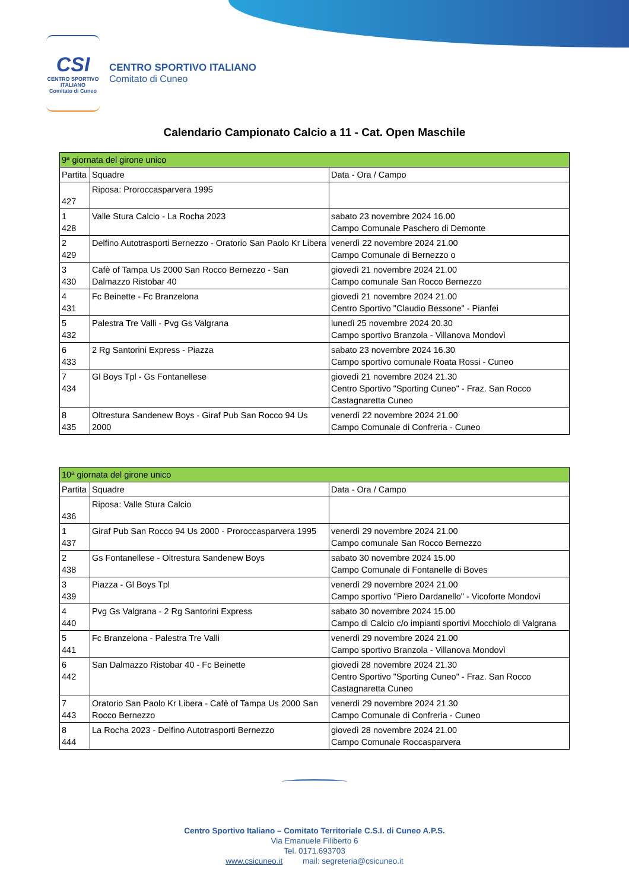CSI
CENTRO SPORTIVO ITALIANO
Comitato di Cuneo
CENTRO SPORTIVO ITALIANO
Comitato di Cuneo
Calendario Campionato Calcio a 11 - Cat. Open Maschile
| 9ª giornata del girone unico | | |
| --- | --- | --- |
| Partita | Squadre | Data - Ora / Campo |
| 427 | Riposa: Proroccasparvera 1995 | |
| 1 428 | Valle Stura Calcio - La Rocha 2023 | sabato 23 novembre 2024 16.00 Campo Comunale Paschero di Demonte |
| 2 429 | Delfino Autotrasporti Bernezzo - Oratorio San Paolo Kr Libera | venerdì 22 novembre 2024 21.00 Campo Comunale di Bernezzo o |
| 3 430 | Cafè of Tampa Us 2000 San Rocco Bernezzo - San Dalmazzo Ristobar 40 | giovedì 21 novembre 2024 21.00 Campo comunale San Rocco Bernezzo |
| 4 431 | Fc Beinette - Fc Branzelona | giovedì 21 novembre 2024 21.00 Centro Sportivo "Claudio Bessone" - Pianfei |
| 5 432 | Palestra Tre Valli - Pvg Gs Valgrana | lunedì 25 novembre 2024 20.30 Campo sportivo Branzola - Villanova Mondovì |
| 6 433 | 2 Rg Santorini Express - Piazza | sabato 23 novembre 2024 16.30 Campo sportivo comunale Roata Rossi - Cuneo |
| 7 434 | Gl Boys Tpl - Gs Fontanellese | giovedì 21 novembre 2024 21.30 Centro Sportivo "Sporting Cuneo" - Fraz. San Rocco Castagnaretta Cuneo |
| 8 435 | Oltrestura Sandenew Boys - Giraf Pub San Rocco 94 Us 2000 | venerdì 22 novembre 2024 21.00 Campo Comunale di Confreria - Cuneo |
| 10ª giornata del girone unico | | |
| --- | --- | --- |
| Partita | Squadre | Data - Ora / Campo |
| 436 | Riposa: Valle Stura Calcio | |
| 1 437 | Giraf Pub San Rocco 94 Us 2000 - Proroccasparvera 1995 | venerdì 29 novembre 2024 21.00 Campo comunale San Rocco Bernezzo |
| 2 438 | Gs Fontanellese - Oltrestura Sandenew Boys | sabato 30 novembre 2024 15.00 Campo Comunale di Fontanelle di Boves |
| 3 439 | Piazza - Gl Boys Tpl | venerdì 29 novembre 2024 21.00 Campo sportivo "Piero Dardanello" - Vicoforte Mondovì |
| 4 440 | Pvg Gs Valgrana - 2 Rg Santorini Express | sabato 30 novembre 2024 15.00 Campo di Calcio c/o impianti sportivi Mocchiolo di Valgrana |
| 5 441 | Fc Branzelona - Palestra Tre Valli | venerdì 29 novembre 2024 21.00 Campo sportivo Branzola - Villanova Mondovì |
| 6 442 | San Dalmazzo Ristobar 40 - Fc Beinette | giovedì 28 novembre 2024 21.30 Centro Sportivo "Sporting Cuneo" - Fraz. San Rocco Castagnaretta Cuneo |
| 7 443 | Oratorio San Paolo Kr Libera - Cafè of Tampa Us 2000 San Rocco Bernezzo | venerdì 29 novembre 2024 21.30 Campo Comunale di Confreria - Cuneo |
| 8 444 | La Rocha 2023 - Delfino Autotrasporti Bernezzo | giovedì 28 novembre 2024 21.00 Campo Comunale Roccasparvera |
Centro Sportivo Italiano – Comitato Territoriale C.S.I. di Cuneo A.P.S.
Via Emanuele Filiberto 6
Tel. 0171.693703
www.csicuneo.it mail: segreteria@csicuneo.it